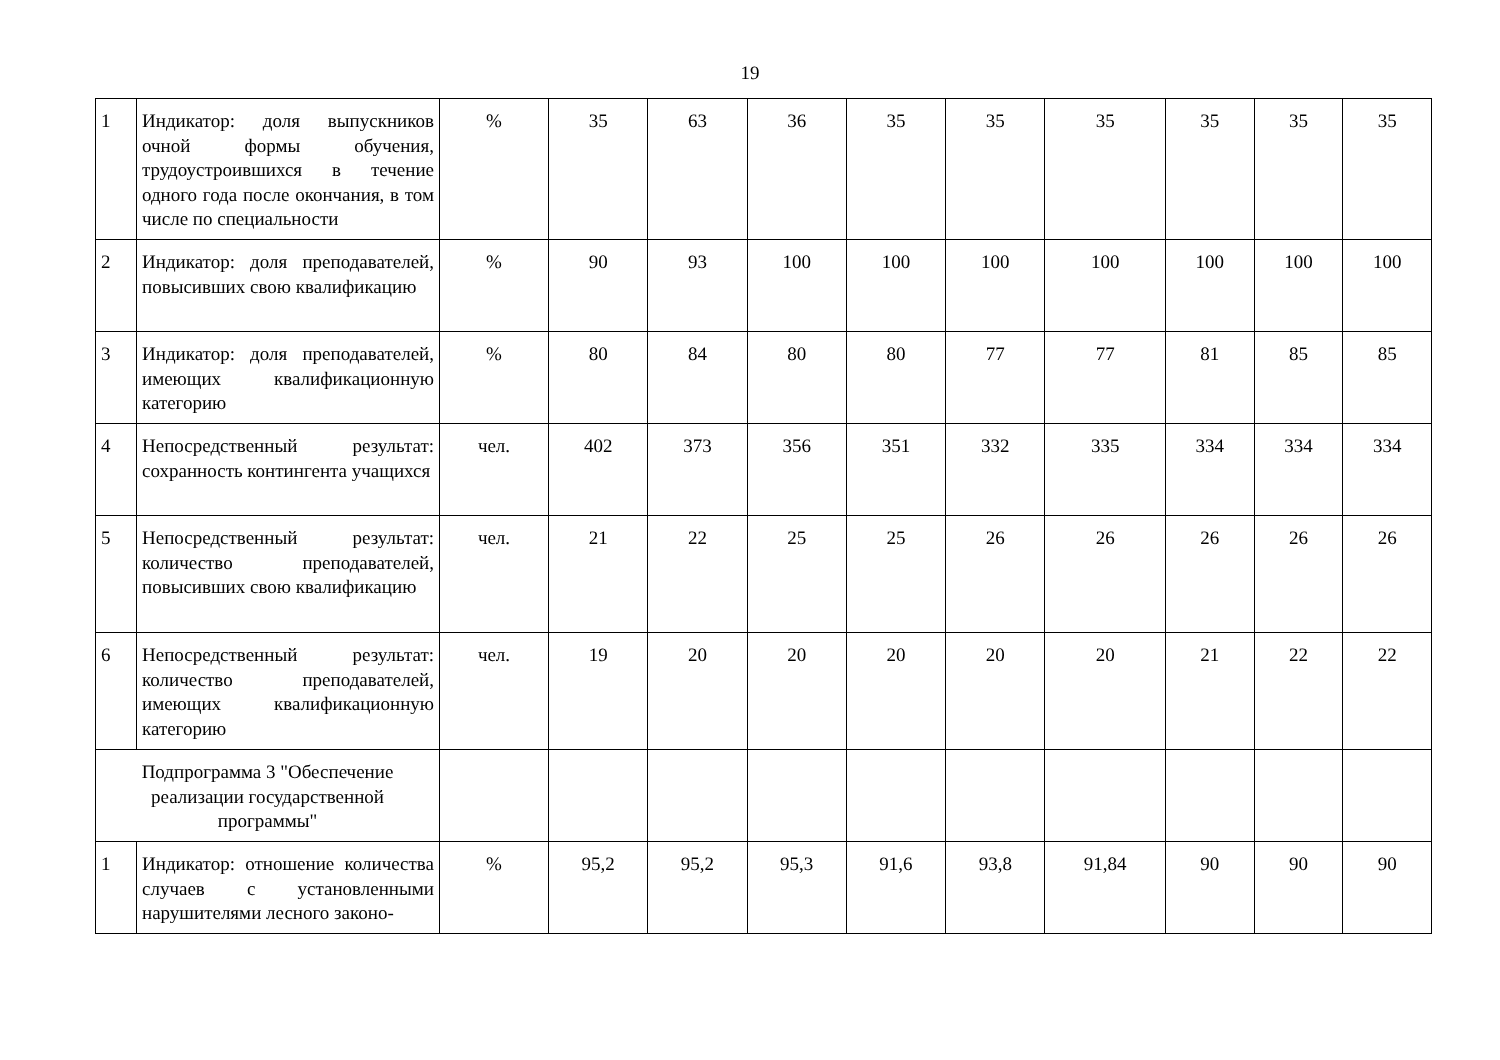19
| 1 | Индикатор: доля выпускников очной формы обучения, трудоустроившихся в течение одного года после окончания, в том числе по специальности | % | 35 | 63 | 36 | 35 | 35 | 35 | 35 | 35 | 35 |
| 2 | Индикатор: доля преподавателей, повысивших свою квалификацию | % | 90 | 93 | 100 | 100 | 100 | 100 | 100 | 100 | 100 |
| 3 | Индикатор: доля преподавателей, имеющих квалификационную категорию | % | 80 | 84 | 80 | 80 | 77 | 77 | 81 | 85 | 85 |
| 4 | Непосредственный результат: сохранность контингента учащихся | чел. | 402 | 373 | 356 | 351 | 332 | 335 | 334 | 334 | 334 |
| 5 | Непосредственный результат: количество преподавателей, повысивших свою квалификацию | чел. | 21 | 22 | 25 | 25 | 26 | 26 | 26 | 26 | 26 |
| 6 | Непосредственный результат: количество преподавателей, имеющих квалификационную категорию | чел. | 19 | 20 | 20 | 20 | 20 | 20 | 21 | 22 | 22 |
| Подпрограмма 3 "Обеспечение реализации государственной программы" | | | | | | | | | | | |
| 1 | Индикатор: отношение количества случаев с установленными нарушителями лесного законо- | % | 95,2 | 95,2 | 95,3 | 91,6 | 93,8 | 91,84 | 90 | 90 | 90 |